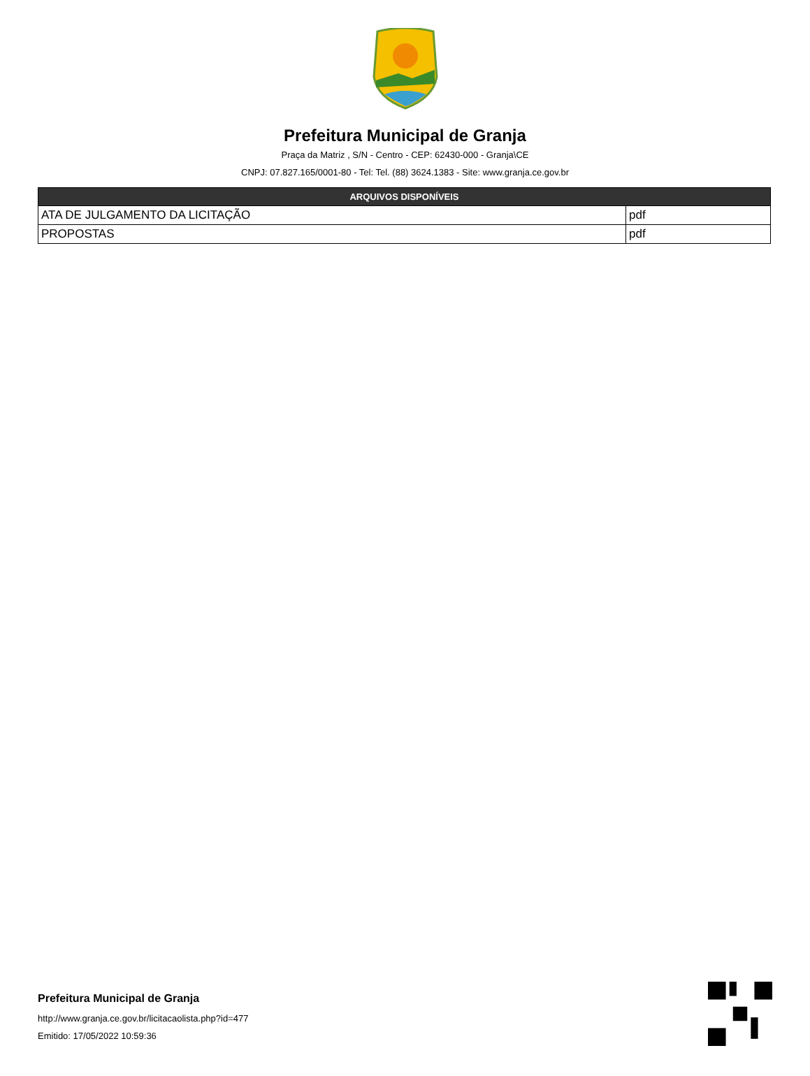Prefeitura Municipal de Granja
Praça da Matriz , S/N - Centro - CEP: 62430-000 - Granja\CE
CNPJ: 07.827.165/0001-80 - Tel: Tel. (88) 3624.1383 - Site: www.granja.ce.gov.br
| ARQUIVOS DISPONÍVEIS | |
| --- | --- |
| ATA DE JULGAMENTO DA LICITAÇÃO | pdf |
| PROPOSTAS | pdf |
Prefeitura Municipal de Granja
http://www.granja.ce.gov.br/licitacaolista.php?id=477
Emitido: 17/05/2022 10:59:36